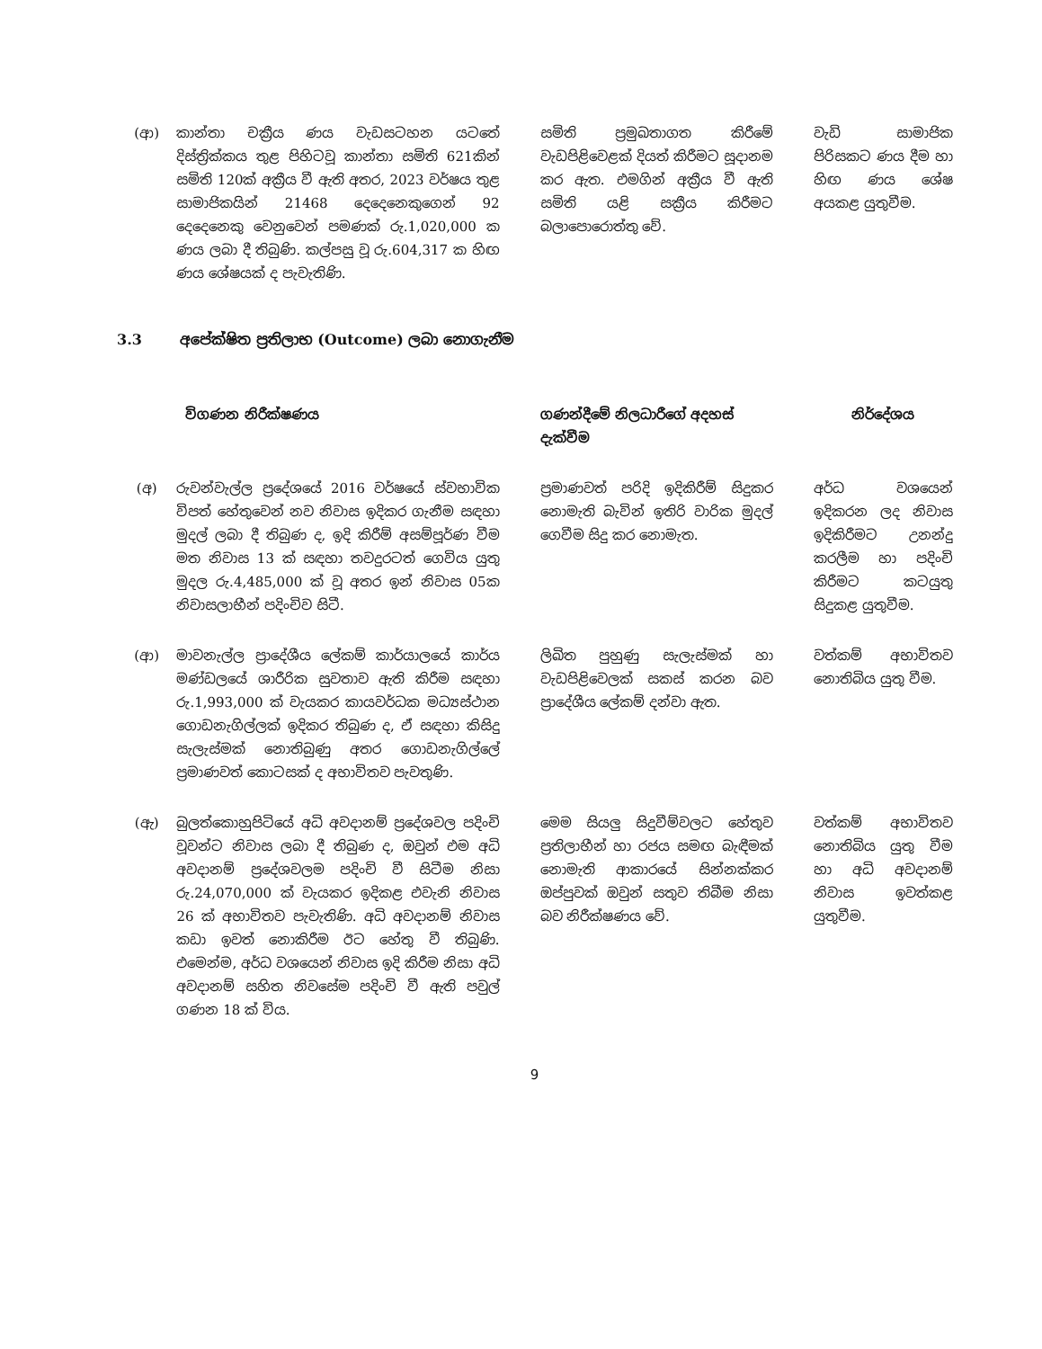| (ආ) | කාන්තා චක්‍රීය ණය වැඩසටහන යටතේ දිස්ත්‍රික්කය තුළ පිහිටවූ කාන්තා සමිති 621කින් සමිති 120ක් අක්‍රීය වී ඇති අතර, 2023 වර්ෂය තුළ සාමාජිකයින් 21468 දෙදෙනෙකුගෙන් 92 දෙදෙනෙකු වෙනුවෙන් පමණක් රු.1,020,000 ක ණය ලබා දී තිබුණි. කල්පසු වූ රු.604,317 ක හිඟ ණය ශේෂයක් ද පැවැතිණි. | සමිති ප්‍රමුඛතාගත කිරීමේ වැඩපිළිවෙළක් දියත් කිරීමට සූදානම කර ඇත. එමගින් අක්‍රීය වී ඇති සමිති යළි සක්‍රීය කිරීමට බලාපොරොත්තු වේ. | වැඩි සාමාජික පිරිසකට ණය දීම හා හිඟ ණය ශේෂ අයකළ යුතුවීම. |
3.3 අපේක්ෂිත ප්‍රතිලාභ (Outcome) ලබා නොගැනීම
| | විගණන නිරීක්ෂණය | ගණන්දීමේ නිලධාරීගේ අදහස් දැක්වීම | නිර්දේශය |
| --- | --- | --- | --- |
| (අ) | රුවන්වැල්ල ප්‍රදේශයේ 2016 වර්ෂයේ ස්වභාවික විපත් හේතුවෙන් නව නිවාස ඉදිකර ගැනීම සඳහා මුදල් ලබා දී තිබුණ ද, ඉදි කිරීම් අසම්පූර්ණ වීම මත නිවාස 13 ක් සඳහා තවදුරටත් ගෙවිය යුතු මුදල රු.4,485,000 ක් වූ අතර ඉන් නිවාස 05ක නිවාසලාභීන් පදිංචිව සිටී. | ප්‍රමාණවත් පරිදි ඉදිකිරීම් සිදුකර නොමැති බැවින් ඉතිරි වාරික මුදල් ගෙවීම සිදු කර නොමැත. | අර්ධ වශයෙන් ඉදිකරන ලද නිවාස ඉදිකිරීමට උනන්දු කරලීම හා පදිංචි කිරීමට කටයුතු සිදුකළ යුතුවීම. |
| (ආ) | මාවනැල්ල ප්‍රාදේශීය ලේකම් කාර්යාලයේ කාර්ය මණ්ඩලයේ ශාරීරික සුවතාව ඇති කිරීම සඳහා රු.1,993,000 ක් වැයකර කායවර්ධක මධ්‍යස්ථාන ගොඩනැගිල්ලක් ඉදිකර තිබුණ ද, ඒ සඳහා කිසිදු සැලැස්මක් නොතිබුණු අතර ගොඩනැගිල්ලේ ප්‍රමාණවත් කොටසක් ද අභාවිතව පැවතුණි. | ලිඛිත පුහුණු සැලැස්මක් හා වැඩපිළිවෙලක් සකස් කරන බව ප්‍රාදේශීය ලේකම් දන්වා ඇත. | වත්කම් අභාවිතව නොතිබිය යුතු වීම. |
| (ඇ) | බුලත්කොහුපිටියේ අධි අවදානම් ප්‍රදේශවල පදිංචි වූවන්ට නිවාස ලබා දී තිබුණ ද, ඔවුන් එම අධි අවදානම් ප්‍රදේශවලම පදිංචි වී සිටීම නිසා රු.24,070,000 ක් වැයකර ඉදිකළ එවැනි නිවාස 26 ක් අභාවිතව පැවැතිණි. අධි අවදානම් නිවාස කඩා ඉවත් නොකිරීම ඊට හේතු වී තිබුණි. එමෙන්ම, අර්ධ වශයෙන් නිවාස ඉදි කිරීම නිසා අධි අවදානම් සහිත නිවසේම පදිංචි වී ඇති පවුල් ගණන 18 ක් විය. | මෙම සියලු සිදුවීම්වලට හේතුව ප්‍රතිලාභීන් හා රජය සමඟ බැඳීමක් නොමැති ආකාරයේ සින්නක්කර ඔප්පුවක් ඔවුන් සතුව තිබීම නිසා බව නිරීක්ෂණය වේ. | වත්කම් අභාවිතව නොතිබිය යුතු වීම හා අධි අවදානම් නිවාස ඉවත්කළ යුතුවීම. |
9